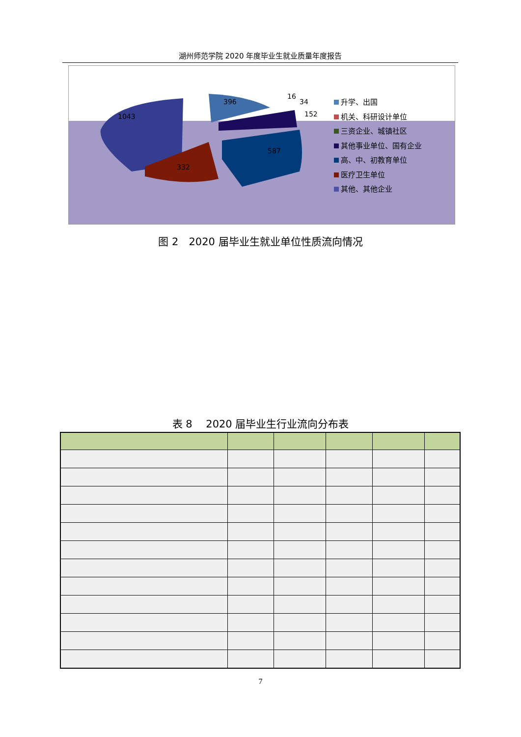湖州师范学院 2020 年度毕业生就业质量年度报告
1043
396
16
34
152
587
332
升学、出国
机关、科研设计单位
三资企业、城镇社区
其他事业单位、国有企业
高、中、初教育单位
医疗卫生单位
其他、其他企业
图 2　2020 届毕业生就业单位性质流向情况
表 8　 2020 届毕业生行业流向分布表
7